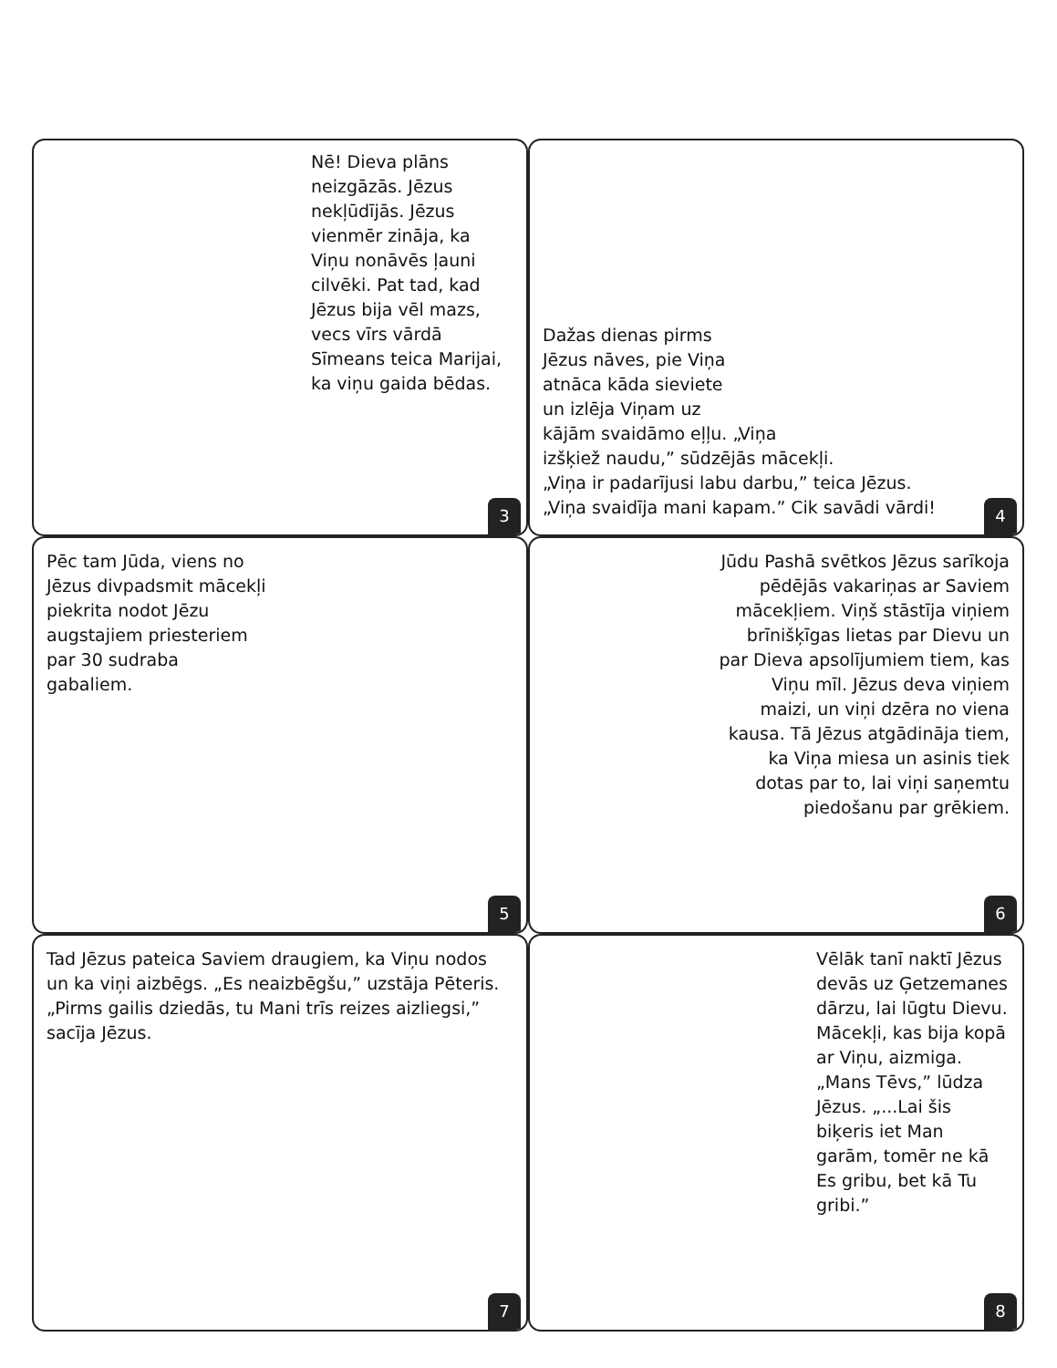Nē! Dieva plāns neizgāzās. Jēzus nekļūdījās. Jēzus vienmēr zināja, ka Viņu nonāvēs ļauni cilvēki. Pat tad, kad Jēzus bija vēl mazs, vecs vīrs vārdā Sīmeans teica Marijai, ka viņu gaida bēdas.
3
Dažas dienas pirms
Jēzus nāves, pie Viņa
atnāca kāda sieviete
un izlēja Viņam uz
kājām svaidāmo eļļu. „Viņa
izšķiež naudu,” sūdzējās mācekļi.
„Viņa ir padarījusi labu darbu,” teica Jēzus.
„Viņa svaidīja mani kapam.” Cik savādi vārdi!
4
Pēc tam Jūda, viens no
Jēzus divpadsmit mācekļi
piekrita nodot Jēzu
augstajiem priesteriem
par 30 sudraba
gabaliem.
5
Jūdu Pashā svētkos Jēzus sarīkoja pēdējās vakariņas ar Saviem mācekļiem. Viņš stāstīja viņiem brīnišķīgas lietas par Dievu un par Dieva apsolījumiem tiem, kas Viņu mīl. Jēzus deva viņiem maizi, un viņi dzēra no viena kausa. Tā Jēzus atgādināja tiem, ka Viņa miesa un asinis tiek dotas par to, lai viņi saņemtu piedošanu par grēkiem.
6
Tad Jēzus pateica Saviem draugiem, ka Viņu nodos un ka viņi aizbēgs. „Es neaizbēgšu,” uzstāja Pēteris. „Pirms gailis dziedās, tu Mani trīs reizes aizliegsi,” sacīja Jēzus.
7
Vēlāk tanī naktī Jēzus devās uz Ģetzemanes dārzu, lai lūgtu Dievu. Mācekļi, kas bija kopā ar Viņu, aizmiga. „Mans Tēvs,” lūdza Jēzus. „...Lai šis biķeris iet Man garām, tomēr ne kā Es gribu, bet kā Tu gribi.”
8